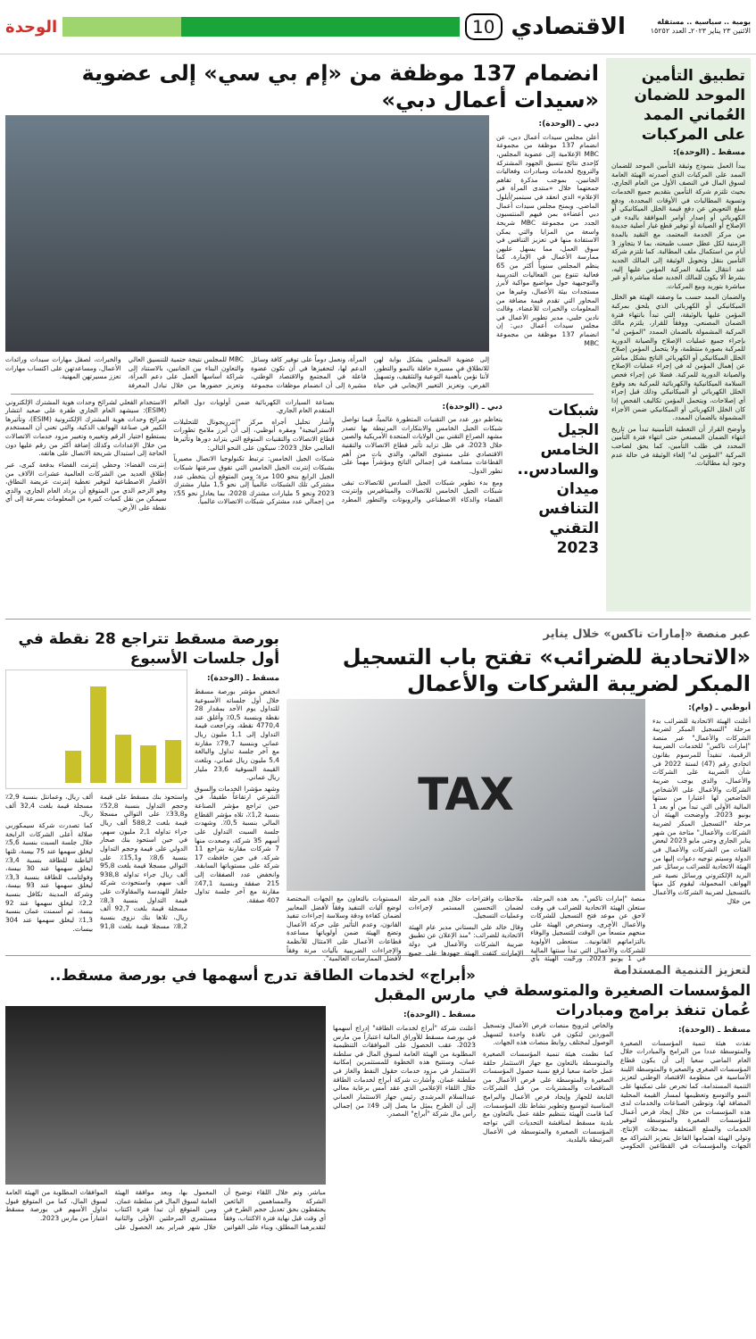يومية .. سياسية .. مستقلة
الاثنين ٢٣ يناير ٢٠٢٣ـ العدد ١٥٢٥٢
الاقتصادي
10 الوحدة
تطبيق التأمين الموحد للضمان العُماني الممد على المركبات
مسقط ـ (الوحدة):
يبدأ العمل بنموذج وثيقة التأمين الموحد للضمان الممد على المركبات الذي أصدرته الهيئة العامة لسوق المال في النصف الأول من العام الجاري، بحيث تلتزم شركة التأمين بتقديم جميع الخدمات وتسوية المطالبات في الأوقات المحددة، ودفع مبلغ التعويض عن دفع قيمة الخلل الميكانيكي أو الكهربائي أو إصدار أوامر الموافقة بالبدء في الإصلاح أو الصيانة أو توفير قطع غيار أصلية جديدة من مركز الخدمة المعتمد، مع التقيد بالمدة الزمنية لكل عطل حسب طبيعته، بما لا يتجاوز 3 أيام من استكمال ملف المطالبة. كما تلتزم شركة التأمين بنقل وتحويل الوثيقة إلى المالك الجديد عند انتقال ملكية المركبة المؤمن عليها إليه، بشرط ألا يكون للمالك الجديد صلة مباشرة أو غير مباشرة بتوريد وبيع المركبات.
والضمان الممد حسب ما وصفته الهيئة هو الخلل الميكانيكي أو الكهربائي الذي يلحق بمركبة المؤمن عليها بالوثيقة، التي تبدأ بانتهاء فترة الضمان المصنعي. ووفقاً للقرار، يلتزم مالك المركبة المشمولة بالضمان الممدد "المؤمن له" بإجراء جميع عمليات الإصلاح والصيانة الدورية للمركبة بصورة منتظمة، ولا يتحمل المؤمن إصلاح الخلل الميكانيكي أو الكهربائي الناتج بشكل مباشر عن إهمال المؤمن له في إجراء عمليات الإصلاح والصيانة الدورية للمركبة. فضلا عن إجراء فحص السلامة الميكانيكية والكهربائية للمركبة بعد وقوع الخلل الكهربائي أو الميكانيكي وذلك قبل إجراء أي إصلاحات، ويتحمل المؤمن تكاليف الفحص إذا كان الخلل الكهربائي أو الميكانيكي ضمن الأجزاء المشمولة بالضمان الممدد.
وأوضح القرار أن التغطية التأمينية تبدأ من تاريخ انتهاء الضمان المصنعي حتى انتهاء فترة التأمين المحدد في طلب التأمين، كما يحق لصاحب المركبة "المؤمن له" إلغاء الوثيقة في حالة عدم وجود أية مطالبات.
انضمام 137 موظفة من «إم بي سي» إلى عضوية «سيدات أعمال دبي»
دبي ـ (الوحدة):
أعلن مجلس سيدات أعمال دبي، عن انضمام 137 موظفة من مجموعة MBC الإعلامية إلى عضوية المجلس، كإحدى نتائج تنسيق الجهود المشتركة والترويج لخدمات ومبادرات وفعاليات الجانبين، بموجب مذكرة تفاهم جمعتهما خلال «منتدى المرأة في الإعلام» الذي انعقد في سبتمبر/أيلول الماضي. ويمنح مجلس سيدات أعمال دبي أعضاءه بمن فيهم المنتسبون الجدد من مجموعة MBC شريحة واسعة من المزايا والتي يمكن الاستفادة منها في تعزيز التنافس في سوق العمل، مما يسهل عليهن ممارسة الأعمال في الإمارة. كما ينظم المجلس سنوياً أكثر من 65 فعالية تتنوع بين الفعاليات التدريبية والتوجيهية حول مواضيع مواكبة لأبرز مستجدات بيئة الأعمال، وغيرها من المحاور التي تقدم قيمة مضافة من المعلومات والخبرات للأعضاء. وقالت نادين حلبي، مدير تطوير الأعمال في مجلس سيدات أعمال دبي: إن انضمام 137 موظفة من مجموعة MBC
إلى عضوية المجلس يشكل بوابة لهن للانطلاق في مسيرة حافلة بالنمو والتطور، لأننا نؤمن بأهمية التوعية والتثقيف، وتسهيل الفرص، وتعزيز التغيير الإيجابي في حياة المرأة، ونعمل دوماً على توفير كافة وسائل الدعم لها، لتحفيزها في أن تكون عضوة فاعلة في المجتمع والاقتصاد الوطني، مشيرة إلى أن انضمام موظفات مجموعة MBC للمجلس نتيجة حتمية للتنسيق العالي والتعاون البناء بين الجانبين، بالاستناد إلى شراكة أساسها العمل على دعم المرأة، وتعزيز حضورها من خلال تبادل المعرفة والخبرات، لصقل مهارات سيدات ورائدات الأعمال، ومساعدتهن على اكتساب مهارات تعزز مسيرتهن المهنية.
شبكات الجيل الخامس والسادس.. ميدان التنافس التقني 2023
دبي ـ (الوحدة):
يتعاظم دور عدد من التقنيات المتطورة عالمياً، فيما تواصل شبكات الجيل الخامس والابتكارات المرتبطة بها تصدر مشهد الصراع التقني بين الولايات المتحدة الأمريكية والصين خلال 2023، في ظل تزايد تأثير قطاع الاتصالات والتقنية الاقتصادي على مستوى العالم، والذي بات من أهم القطاعات مساهمة في إجمالي الناتج ومؤشراً مهماً على تطور الدول.
ومع بدء تطوير شبكات الجيل السادس للاتصالات تبقى شبكات الجيل الخامس للاتصالات والميتافيرس وإنترنت الفضاء والذكاء الاصطناعي والروبوتات والتطور المطرد بصناعة السيارات الكهربائية ضمن أولويات دول العالم المتقدم العام الجاري.
وأشار تحليل أجراه مركز "إنترريجونال للتحليلات الاستراتيجية" ومقره أبوظبي، إلى أن أبرز ملامح تطورات قطاع الاتصالات والتقنيات المتوقع التي يتزايد دورها وتأثيرها العالمي خلال 2023: سيكون على النحو التالي:
شبكات الجيل الخامس: ترتبط تكنولوجيا الاتصال مصيرياً بشبكات إنترنت الجيل الخامس التي تفوق سرعتها شبكات الجيل الرابع بنحو 100 مرة؛ ومن المتوقع أن يتخطى عدد مشتركي تلك الشبكات عالمياً إلى نحو 1,5 مليار مشترك 2023 ونحو 5 مليارات مشترك 2028، بما يعادل نحو 55٪ من إجمالي عدد مشتركي شبكات الاتصالات عالمياً.
الاستخدام الفعلي لشرائح وحدات هوية المشترك الإلكتروني (ESIM): سيشهد العام الجاري طفرة على صعيد انتشار شرائح وحدات هوية المشترك الإلكترونية (ESIM)، وتأثيرها الكبير في صناعة الهواتف الذكية، والتي تعني أن المستخدم يستطيع اختيار الرقم وتغييره وتغيير مزود خدمات الاتصالات من خلال الإعدادات وكذلك إضافة أكثر من رقم عليها دون الحاجة إلى استبدال شريحة الاتصال على هاتفه.
إنترنت الفضاء: وحظي إنترنت الفضاء بدفعة كبرى، عبر إطلاق العديد من الشركات العالمية عشرات الآلاف من الأقمار الاصطناعية لتوفير تغطية إنترنت عريضة النطاق، وهو الزخم الذي من المتوقع أن يزداد العام الجاري، والذي سيمكن من نقل كميات كبيرة من المعلومات بسرعة إلى أي نقطة على الأرض.
عبر منصة «إمارات تاكس» خلال يناير
«الاتحادية للضرائب» تفتح باب التسجيل المبكر لضريبة الشركات والأعمال
أبوظبي ـ (وام):
أعلنت الهيئة الاتحادية للضرائب بدء مرحلة "التسجيل المبكر لضريبة الشركات والأعمال" عبر منصة "إمارات تاكس" للخدمات الضريبية الرقمية، تنفيذاً للمرسوم بقانون اتحادي رقم (47) لسنة 2022 في شأن الضريبة على الشركات والأعمال، والذي يوجب ضريبة الشركات والأعمال على الأشخاص الخاضعين لها اعتبارا من سنتها المالية الأولى التي تبدأ من أو بعد 1 يونيو 2023. وأوضحت الهيئة أن مرحلة "التسجيل المبكر لضريبة الشركات والأعمال" متاحة من شهر يناير الجاري وحتى مايو 2023 لبعض الفئات من الشركات والأعمال في الدولة وسيتم توجيه دعوات إليها من الهيئة الاتحادية للضرائب برسائل عبر البريد الإلكتروني ورسائل نصية عبر الهواتف المحمولة، ليقوم كل منها بالتسجيل لضريبة الشركات والأعمال من خلال
TAX
منصة "إمارات تاكس". بعد هذه المرحلة، ستعلن الهيئة الاتحادية للضرائب في وقت لاحق عن موعد فتح التسجيل للشركات والأعمال الأخرى، وستحرص الهيئة على منحهم متسعاً من الوقت للتسجيل والوفاء بالتزاماتهم القانونية.. ستعطى الأولوية للشركات والأعمال التي تبدأ سنتها المالية في 1 يونيو 2023. ورحّبت الهيئة بأي ملاحظات واقتراحات خلال هذه المرحلة لضمان التحسين المستمر لإجراءات وعمليات التسجيل.
وقال خالد علي البستاني مدير عام الهيئة الاتحادية للضرائب: "منذ الإعلان عن تطبيق ضريبة الشركات والأعمال في دولة الإمارات كثفت الهيئة جهودها على جميع المستويات بالتعاون مع الجهات المختصة لوضع آليات التنفيذ وفقاً لأفضل المعايير لضمان كفاءة ودقة وسلاسة إجراءات تنفيذ القانون، وعدم التأثير على حركة الأعمال وتضع الهيئة ضمن أولوياتها مساعدة قطاعات الأعمال على الامتثال للأنظمة والإجراءات الضريبية بآليات مرنة وفقاً لأفضل الممارسات العالمية".
بورصة مسقط تتراجع 28 نقطة في أول جلسات الأسبوع
مسقط ـ (الوحدة):
انخفض مؤشر بورصة مسقط خلال أول جلساته الأسبوعية للتداول يوم الأحد بمقدار 28 نقطة وبنسبة 0,5٪ وأغلق عند 4770,4 نقطة، وتراجعت قيمة التداول إلى 1,1 مليون ريال عماني وبنسبة 79,7٪ مقارنة مع آخر جلسة تداول والبالغة 5,4 مليون ريال عماني، وبلغت القيمة السوقية 23,6 مليار ريال عماني.
وشهد مؤشرا الخدمات والسوق الشرعي ارتفاعاً طفيفاً، في حين تراجع مؤشر الصناعة بنسبة 1,2٪، تلاه مؤشر القطاع المالي بنسبة 0,5٪. وشهدت جلسة السبت التداول على أسهم 35 شركة، وصعدت منها 7 شركات مقارنة بتراجع 11 شركة، في حين حافظت 17 شركة على مستوياتها السابقة. وانخفض عدد الصفقات إلى 215 صفقة وبنسبة 47,1٪ مقارنة مع آخر جلسة تداول 407 صفقة.
واستحوذ بنك مسقط على قيمة وحجم التداول بنسبة 52,8٪ و33,8٪ على التوالي مسجلا قيمة بلغت 588,2 ألف ريال جراء تداوله 2,1 مليون سهم، في حين استحوذ بنك صحار الدولي على قيمة وحجم التداول بنسبة 8,6٪ و15,1٪ على التوالي مسجلا قيمة بلغت 95,8 ألف ريال جراء تداوله 938,8 ألف سهم، واستحوذت شركة جلفار للهندسة والمقاولات على قيمة التداول بنسبة 8,3٪ مسجلة قيمة بلغت 92,7 ألف ريال، تلاها بنك نزوى بنسبة 8,2٪ مسجلا قيمة بلغت 91,8 ألف ريال، وعمانتل بنسبة 2,9٪ مسجلة قيمة بلغت 32,4 ألف ريال.
كما تصدرت شركة سيمكوربي صلالة أعلى الشركات الرابحة خلال جلسة السبت بنسبة 5,6٪ ليغلق سهمها عند 75 بيسة، تلتها الباطنة للطاقة بنسبة 3,4٪ ليغلق سهمها عند 30 بيسة، وفولتامب للطاقة بنسبة 3,3٪ ليغلق سهمها عند 93 بيسة، وشركة المدينة تكافل بنسبة 2,2٪ ليغلق سهمها عند 92 بيسة، ثم أسمنت عمان بنسبة 1,3٪ ليغلق سهمها عند 304 بيسات.
لتعزيز التنمية المستدامة
المؤسسات الصغيرة والمتوسطة في عُمان تنفذ برامج ومبادرات
مسقط ـ (الوحدة):
نفذت هيئة تنمية المؤسسات الصغيرة والمتوسطة عددا من البرامج والمبادرات خلال العام الماضي سعيا إلى أن يكون قطاع المؤسسات الصغرى والصغيرة والمتوسطة اللبنة الأساسية في منظومة الاقتصاد الوطني لتعزيز التنمية المستدامة، كما تحرص على تمكينها على النمو والتوسع وتعظيمها لمسار القيمة المحلية المضافة لها، وتوطين الصناعات والخدمات لدى هذه المؤسسات من خلال إيجاد فرص أعمال للمؤسسات الصغيرة والمتوسطة لتوفير الخدمات والسلع المتعلقة بمدخلات الإنتاج. وتولي الهيئة اهتمامها الفاعل بتعزيز الشراكة مع الجهات والمؤسسات في القطاعين الحكومي والخاص لترويج منصات فرص الأعمال وتسجيل الموردين لتكون في نافذة واحدة لتسهيل الوصول لمختلف روابط منصات هذه الجهات.
كما نظمت هيئة تنمية المؤسسات الصغيرة والمتوسطة بالتعاون مع جهاز الاستثمار حلقة عمل خاصة سعيا لرفع نسبة حصول المؤسسات الصغيرة والمتوسطة على فرص الأعمال من المناقصات والمشتريات من قبل الشركات التابعة للجهاز وإيجاد فرص الأعمال والبرامج المناسبة لتوسيع وتطوير نشاط تلك المؤسسات، كما قامت الهيئة بتنظيم حلقة عمل بالتعاون مع بلدية مسقط لمناقشة التحديات التي تواجه المؤسسات الصغيرة والمتوسطة في الأعمال المرتبطة بالبلدية.
«أبراج» لخدمات الطاقة تدرج أسهمها في بورصة مسقط.. مارس المقبل
مسقط ـ (الوحدة):
أعلنت شركة "أبراج لخدمات الطاقة" إدراج أسهمها في بورصة مسقط للأوراق المالية اعتباراً من مارس 2023، عقب الحصول على الموافقات التنظيمية المطلوبة من الهيئة العامة لسوق المال في سلطنة عمان، وستتيح هذه الخطوة للمستثمرين إمكانية الاستثمار في مزود خدمات حقول النفط والغاز في سلطنة عمان. وأشارت شركة أبراج لخدمات الطاقة خلال اللقاء الإعلامي الذي عقد أمس برعاية معالي عبدالسلام المرشدي رئيس جهاز الاستثمار العماني إلى أن الطرح يمثل ما يصل إلى 49٪ من إجمالي رأس مال شركة "أبراج" المصدر.
مباشر. وتم خلال اللقاء توضيح أن الشركة والمساهمين البائعين يحتفظون بحق تعديل حجم الطرح في أي وقت قبل نهاية فترة الاكتتاب، وفقاً لتقديرهما المطلق، وبناء على القوانين المعمول بها، وبعد موافقة الهيئة العامة لسوق المال في سلطنة عمان. ومن المتوقع أن تبدأ فترة اكتتاب مستثمري المرحلتين الأولى والثانية خلال شهر فبراير بعد الحصول على الموافقات المطلوبة من الهيئة العامة لسوق المال، كما من المتوقع قبول تداول الأسهم في بورصة مسقط اعتباراً من مارس 2023.